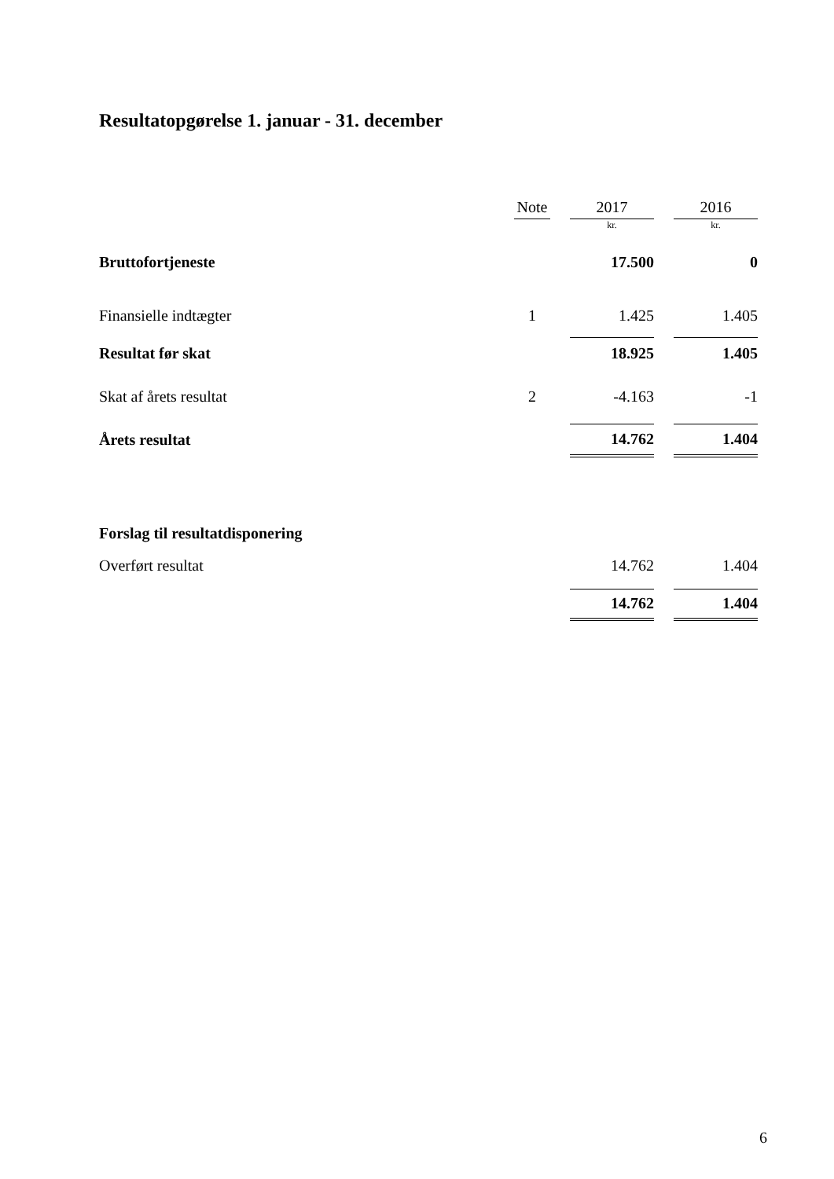Resultatopgørelse 1. januar - 31. december
| | Note | | 2017 | | 2016 |
| --- | --- | --- | --- | --- | --- |
| | | | kr. | | kr. |
| Bruttofortjeneste | | | 17.500 | | 0 |
| Finansielle indtægter | 1 | | 1.425 | | 1.405 |
| Resultat før skat | | | 18.925 | | 1.405 |
| Skat af årets resultat | 2 | | -4.163 | | -1 |
| Årets resultat | | | 14.762 | | 1.404 |
| Forslag til resultatdisponering | | | | | |
| Overført resultat | | | 14.762 | | 1.404 |
| | | | 14.762 | | 1.404 |
6